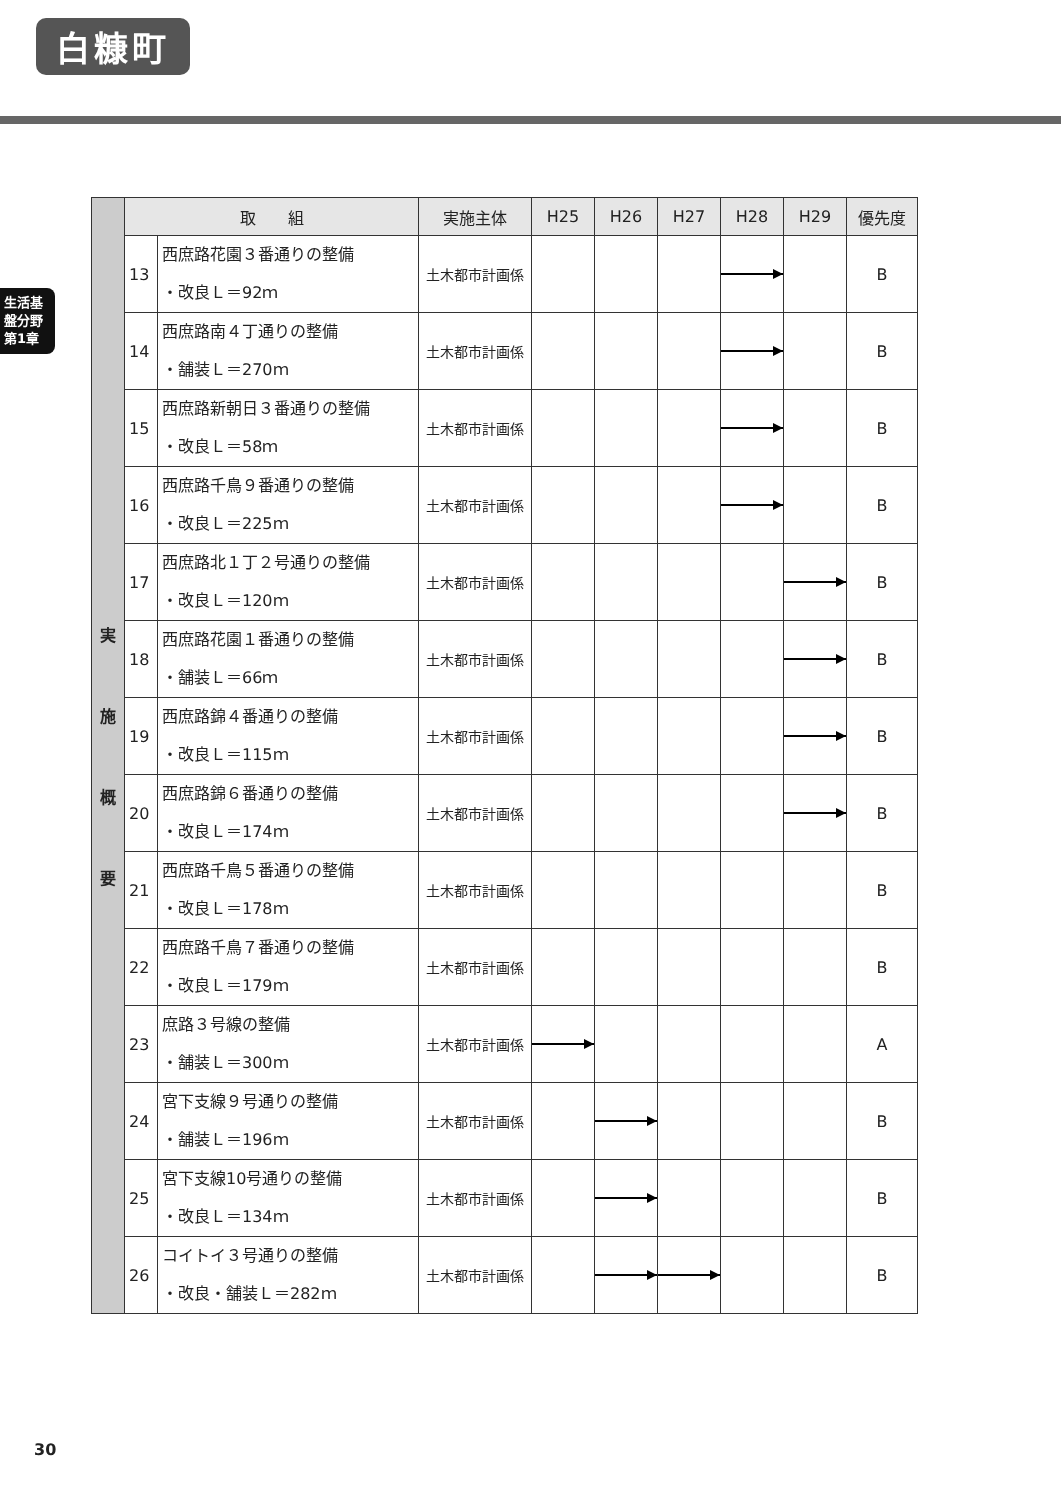白糠町
生活基盤分野 第1章
| 実 施 概 要 | 取 組 | | 実施主体 | H25 | H26 | H27 | H28 | H29 | 優先度 |
| --- | --- | --- | --- | --- | --- | --- | --- | --- | --- |
| | 13 | 西庶路花園３番通りの整備 ・改良Ｌ＝92ｍ | 土木都市計画係 | | | | | | B |
| | 14 | 西庶路南４丁通りの整備 ・舗装Ｌ＝270ｍ | 土木都市計画係 | | | | | | B |
| | 15 | 西庶路新朝日３番通りの整備 ・改良Ｌ＝58ｍ | 土木都市計画係 | | | | | | B |
| | 16 | 西庶路千鳥９番通りの整備 ・改良Ｌ＝225ｍ | 土木都市計画係 | | | | | | B |
| | 17 | 西庶路北１丁２号通りの整備 ・改良Ｌ＝120ｍ | 土木都市計画係 | | | | | | B |
| | 18 | 西庶路花園１番通りの整備 ・舗装Ｌ＝66ｍ | 土木都市計画係 | | | | | | B |
| | 19 | 西庶路錦４番通りの整備 ・改良Ｌ＝115ｍ | 土木都市計画係 | | | | | | B |
| | 20 | 西庶路錦６番通りの整備 ・改良Ｌ＝174ｍ | 土木都市計画係 | | | | | | B |
| | 21 | 西庶路千鳥５番通りの整備 ・改良Ｌ＝178ｍ | 土木都市計画係 | | | | | | B |
| | 22 | 西庶路千鳥７番通りの整備 ・改良Ｌ＝179ｍ | 土木都市計画係 | | | | | | B |
| | 23 | 庶路３号線の整備 ・舗装Ｌ＝300ｍ | 土木都市計画係 | | | | | | A |
| | 24 | 宮下支線９号通りの整備 ・舗装Ｌ＝196ｍ | 土木都市計画係 | | | | | | B |
| | 25 | 宮下支線10号通りの整備 ・改良Ｌ＝134ｍ | 土木都市計画係 | | | | | | B |
| | 26 | コイトイ３号通りの整備 ・改良・舗装Ｌ＝282ｍ | 土木都市計画係 | | | | | | B |
30